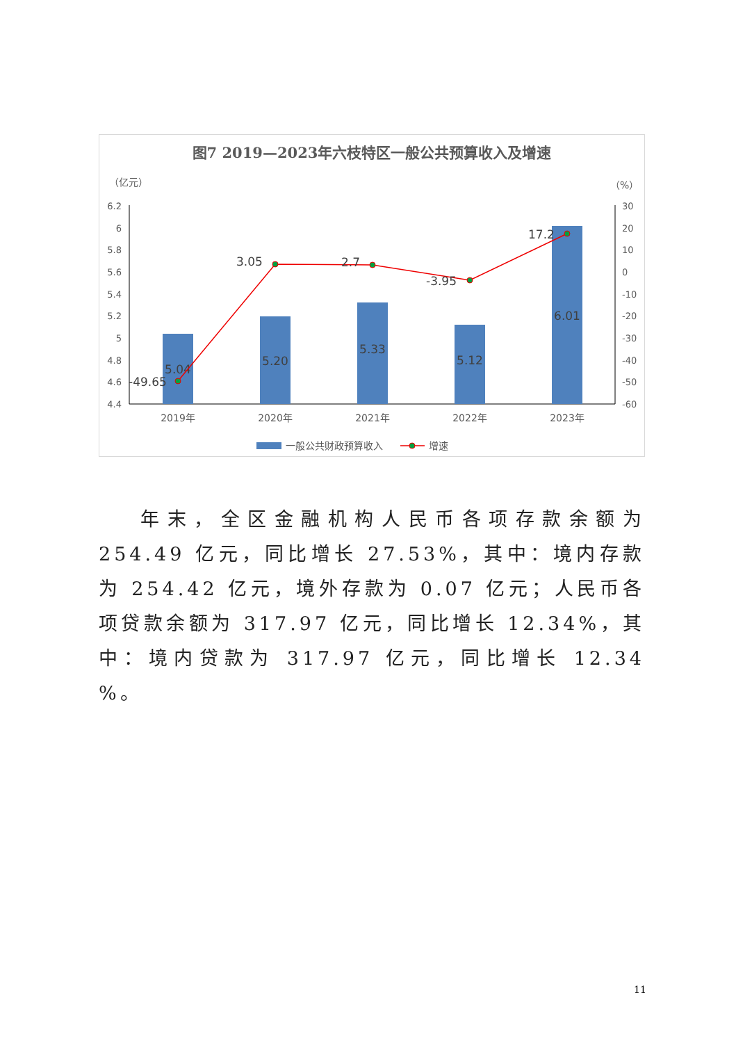图7 2019—2023年六枝特区一般公共预算收入及增速
（亿元）
（%）
6.2
6
5.8
5.6
5.4
5.2
5
4.8
4.6
4.4
30
20
10
0
-10
-20
-30
-40
-50
-60
5.04
5.20
5.33
5.12
6.01
-49.65
3.05
2.7
-3.95
17.2
2019年
2020年
2021年
2022年
2023年
一般公共财政预算收入
增速
年末，全区金融机构人民币各项存款余额为 254.49 亿元，同比增长 27.53%，其中：境内存款为 254.42 亿元，境外存款为 0.07 亿元；人民币各项贷款余额为 317.97 亿元，同比增长 12.34%，其中：境内贷款为 317.97 亿元，同比增长 12.34 %。
11